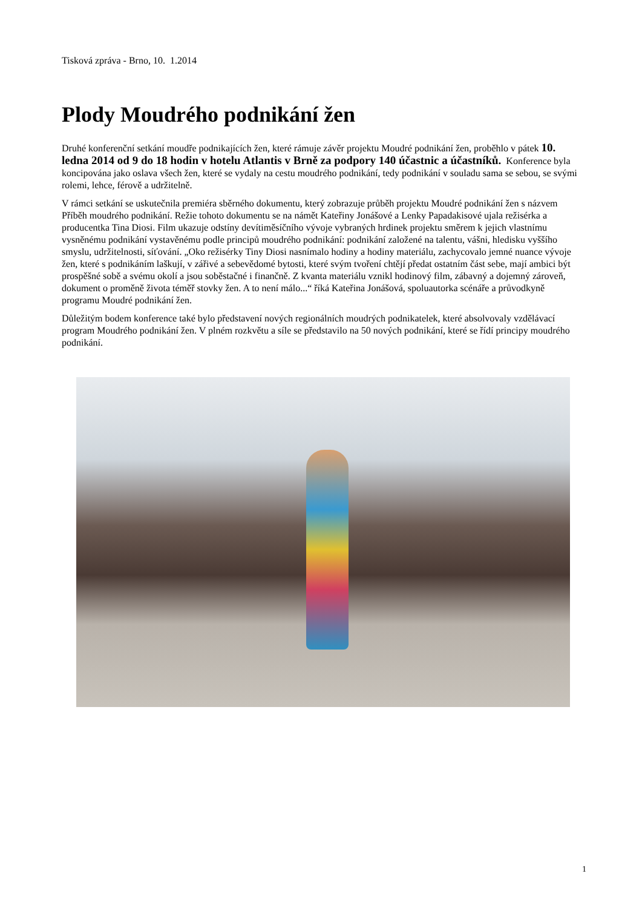Tisková zpráva - Brno, 10. 1.2014
Plody Moudrého podnikání žen
Druhé konferenční setkání moudře podnikajících žen, které rámuje závěr projektu Moudré podnikání žen, proběhlo v pátek 10. ledna 2014 od 9 do 18 hodin v hotelu Atlantis v Brně za podpory 140 účastnic a účastníků. Konference byla koncipována jako oslava všech žen, které se vydaly na cestu moudrého podnikání, tedy podnikání v souladu sama se sebou, se svými rolemi, lehce, férově a udržitelně.
V rámci setkání se uskutečnila premiéra sběrného dokumentu, který zobrazuje průběh projektu Moudré podnikání žen s názvem Příběh moudrého podnikání. Režie tohoto dokumentu se na námět Kateřiny Jonášové a Lenky Papadakisové ujala režisérka a producentka Tina Diosi. Film ukazuje odstíny devítiměsíčního vývoje vybraných hrdinek projektu směrem k jejich vlastnímu vysněnému podnikání vystavěnému podle principů moudrého podnikání: podnikání založené na talentu, vášni, hledisku vyššího smyslu, udržitelnosti, síťování. „Oko režisérky Tiny Diosi nasnímalo hodiny a hodiny materiálu, zachycovalo jemné nuance vývoje žen, které s podnikáním laškují, v zářivé a sebevědomé bytosti, které svým tvoření chtějí předat ostatním část sebe, mají ambici být prospěšné sobě a svému okolí a jsou soběstačné i finančně. Z kvanta materiálu vznikl hodinový film, zábavný a dojemný zároveň, dokument o proměně života téměř stovky žen. A to není málo...“ říká Kateřina Jonášová, spoluautorka scénáře a průvodkyně programu Moudré podnikání žen.
Důležitým bodem konference také bylo představení nových regionálních moudrých podnikatelek, které absolvovaly vzdělávací program Moudrého podnikání žen. V plném rozkvětu a síle se představilo na 50 nových podnikání, které se řídí principy moudrého podnikání.
1